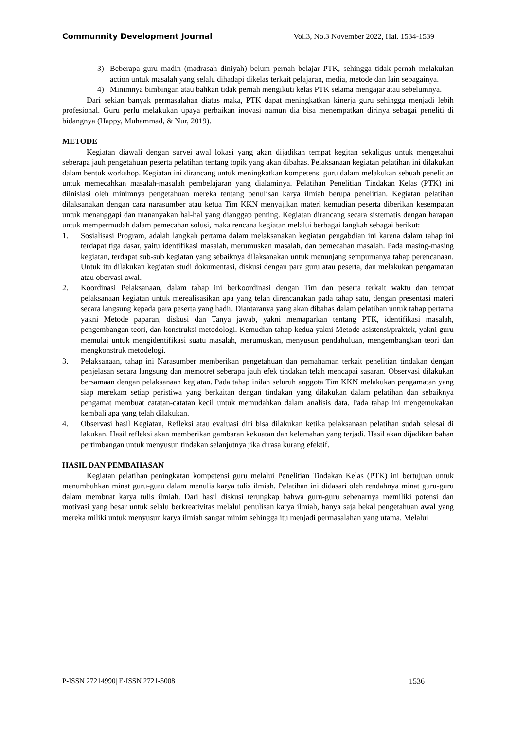Communnity Development Journal Vol.3, No.3 November 2022, Hal. 1534-1539
3) Beberapa guru madin (madrasah diniyah) belum pernah belajar PTK, sehingga tidak pernah melakukan action untuk masalah yang selalu dihadapi dikelas terkait pelajaran, media, metode dan lain sebagainya.
4) Minimnya bimbingan atau bahkan tidak pernah mengikuti kelas PTK selama mengajar atau sebelumnya.
Dari sekian banyak permasalahan diatas maka, PTK dapat meningkatkan kinerja guru sehingga menjadi lebih profesional. Guru perlu melakukan upaya perbaikan inovasi namun dia bisa menempatkan dirinya sebagai peneliti di bidangnya (Happy, Muhammad, & Nur, 2019).
METODE
Kegiatan diawali dengan survei awal lokasi yang akan dijadikan tempat kegitan sekaligus untuk mengetahui seberapa jauh pengetahuan peserta pelatihan tentang topik yang akan dibahas. Pelaksanaan kegiatan pelatihan ini dilakukan dalam bentuk workshop. Kegiatan ini dirancang untuk meningkatkan kompetensi guru dalam melakukan sebuah penelitian untuk memecahkan masalah-masalah pembelajaran yang dialaminya. Pelatihan Penelitian Tindakan Kelas (PTK) ini diinisiasi oleh minimnya pengetahuan mereka tentang penulisan karya ilmiah berupa penelitian. Kegiatan pelatihan dilaksanakan dengan cara narasumber atau ketua Tim KKN menyajikan materi kemudian peserta diberikan kesempatan untuk menanggapi dan mananyakan hal-hal yang dianggap penting. Kegiatan dirancang secara sistematis dengan harapan untuk mempermudah dalam pemecahan solusi, maka rencana kegiatan melalui berbagai langkah sebagai berikut:
1. Sosialisasi Program, adalah langkah pertama dalam melaksanakan kegiatan pengabdian ini karena dalam tahap ini terdapat tiga dasar, yaitu identifikasi masalah, merumuskan masalah, dan pemecahan masalah. Pada masing-masing kegiatan, terdapat sub-sub kegiatan yang sebaiknya dilaksanakan untuk menunjang sempurnanya tahap perencanaan. Untuk itu dilakukan kegiatan studi dokumentasi, diskusi dengan para guru atau peserta, dan melakukan pengamatan atau obervasi awal.
2. Koordinasi Pelaksanaan, dalam tahap ini berkoordinasi dengan Tim dan peserta terkait waktu dan tempat pelaksanaan kegiatan untuk merealisasikan apa yang telah direncanakan pada tahap satu, dengan presentasi materi secara langsung kepada para peserta yang hadir. Diantaranya yang akan dibahas dalam pelatihan untuk tahap pertama yakni Metode paparan, diskusi dan Tanya jawab, yakni memaparkan tentang PTK, identifikasi masalah, pengembangan teori, dan konstruksi metodologi. Kemudian tahap kedua yakni Metode asistensi/praktek, yakni guru memulai untuk mengidentifikasi suatu masalah, merumuskan, menyusun pendahuluan, mengembangkan teori dan mengkonstruk metodelogi.
3. Pelaksanaan, tahap ini Narasumber memberikan pengetahuan dan pemahaman terkait penelitian tindakan dengan penjelasan secara langsung dan memotret seberapa jauh efek tindakan telah mencapai sasaran. Observasi dilakukan bersamaan dengan pelaksanaan kegiatan. Pada tahap inilah seluruh anggota Tim KKN melakukan pengamatan yang siap merekam setiap peristiwa yang berkaitan dengan tindakan yang dilakukan dalam pelatihan dan sebaiknya pengamat membuat catatan-catatan kecil untuk memudahkan dalam analisis data. Pada tahap ini mengemukakan kembali apa yang telah dilakukan.
4. Observasi hasil Kegiatan, Refleksi atau evaluasi diri bisa dilakukan ketika pelaksanaan pelatihan sudah selesai di lakukan. Hasil refleksi akan memberikan gambaran kekuatan dan kelemahan yang terjadi. Hasil akan dijadikan bahan pertimbangan untuk menyusun tindakan selanjutnya jika dirasa kurang efektif.
HASIL DAN PEMBAHASAN
Kegiatan pelatihan peningkatan kompetensi guru melalui Penelitian Tindakan Kelas (PTK) ini bertujuan untuk menumbuhkan minat guru-guru dalam menulis karya tulis ilmiah. Pelatihan ini didasari oleh rendahnya minat guru-guru dalam membuat karya tulis ilmiah. Dari hasil diskusi terungkap bahwa guru-guru sebenarnya memiliki potensi dan motivasi yang besar untuk selalu berkreativitas melalui penulisan karya ilmiah, hanya saja bekal pengetahuan awal yang mereka miliki untuk menyusun karya ilmiah sangat minim sehingga itu menjadi permasalahan yang utama. Melalui
P-ISSN 27214990| E-ISSN 2721-5008 1536